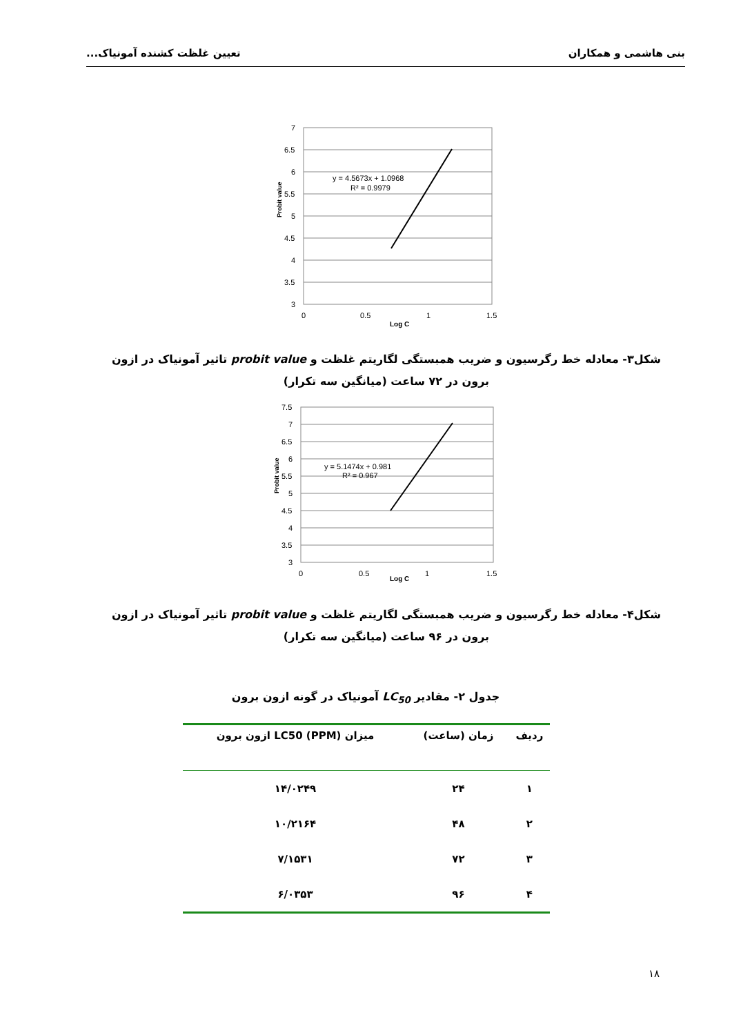بنی هاشمی و همکاران تعیین غلظت کشنده آمونیاک...
Probit value
7
6.5
6
5.5
5
4.5
4
3.5
3
0
0.5
1
1.5
Log C
y = 4.5673x + 1.0968
R² = 0.9979
شکل۳- معادله خط رگرسیون و ضریب همبستگی لگاریتم غلظت و probit value تاثیر آمونیاک در ازون برون در ۷۲ ساعت (میانگین سه تکرار)
Probit value
7.5
7
6.5
6
5.5
5
4.5
4
3.5
3
0
0.5
1
1.5
Log C
y = 5.1474x + 0.981
R² = 0.967
شکل۴- معادله خط رگرسیون و ضریب همبستگی لگاریتم غلظت و probit value تاثیر آمونیاک در ازون برون در ۹۶ ساعت (میانگین سه تکرار)
جدول ۲- مقادیر LC<sub>50</sub> آمونیاک در گونه ازون برون
| ردیف | زمان (ساعت) | میزان LC50 (PPM) ازون برون |
| --- | --- | --- |
| ۱ | ۲۴ | ۱۴/۰۲۴۹ |
| ۲ | ۴۸ | ۱۰/۲۱۶۴ |
| ۳ | ۷۲ | ۷/۱۵۳۱ |
| ۴ | ۹۶ | ۶/۰۳۵۳ |
۱۸